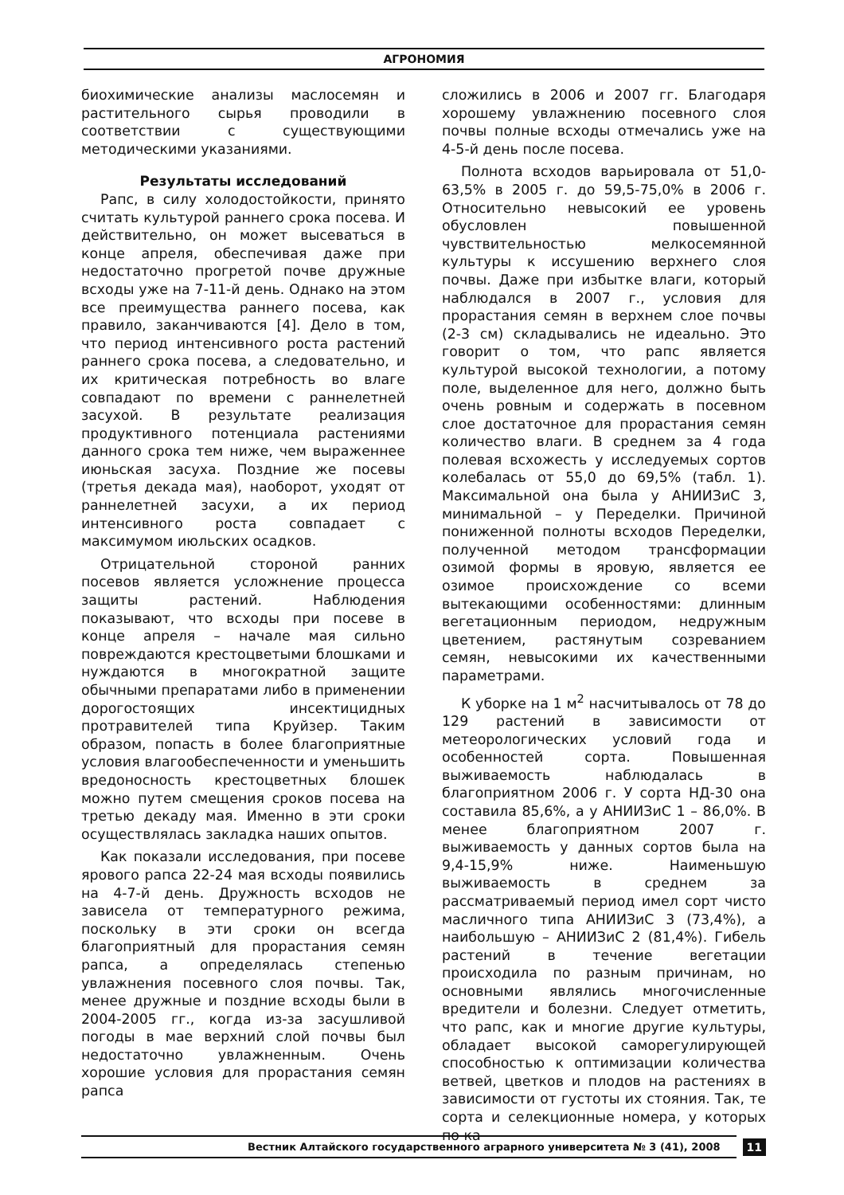АГРОНОМИЯ
биохимические анализы маслосемян и растительного сырья проводили в соответствии с существующими методическими указаниями.
Результаты исследований
Рапс, в силу холодостойкости, принято считать культурой раннего срока посева. И действительно, он может высеваться в конце апреля, обеспечивая даже при недостаточно прогретой почве дружные всходы уже на 7-11-й день. Однако на этом все преимущества раннего посева, как правило, заканчиваются [4]. Дело в том, что период интенсивного роста растений раннего срока посева, а следовательно, и их критическая потребность во влаге совпадают по времени с раннелетней засухой. В результате реализация продуктивного потенциала растениями данного срока тем ниже, чем выраженнее июньская засуха. Поздние же посевы (третья декада мая), наоборот, уходят от раннелетней засухи, а их период интенсивного роста совпадает с максимумом июльских осадков.
Отрицательной стороной ранних посевов является усложнение процесса защиты растений. Наблюдения показывают, что всходы при посеве в конце апреля – начале мая сильно повреждаются крестоцветыми блошками и нуждаются в многократной защите обычными препаратами либо в применении дорогостоящих инсектицидных протравителей типа Круйзер. Таким образом, попасть в более благоприятные условия влагообеспеченности и уменьшить вредоносность крестоцветных блошек можно путем смещения сроков посева на третью декаду мая. Именно в эти сроки осуществлялась закладка наших опытов.
Как показали исследования, при посеве ярового рапса 22-24 мая всходы появились на 4-7-й день. Дружность всходов не зависела от температурного режима, поскольку в эти сроки он всегда благоприятный для прорастания семян рапса, а определялась степенью увлажнения посевного слоя почвы. Так, менее дружные и поздние всходы были в 2004-2005 гг., когда из-за засушливой погоды в мае верхний слой почвы был недостаточно увлажненным. Очень хорошие условия для прорастания семян рапса
сложились в 2006 и 2007 гг. Благодаря хорошему увлажнению посевного слоя почвы полные всходы отмечались уже на 4-5-й день после посева.
Полнота всходов варьировала от 51,0-63,5% в 2005 г. до 59,5-75,0% в 2006 г. Относительно невысокий ее уровень обусловлен повышенной чувствительностью мелкосемянной культуры к иссушению верхнего слоя почвы. Даже при избытке влаги, который наблюдался в 2007 г., условия для прорастания семян в верхнем слое почвы (2-3 см) складывались не идеально. Это говорит о том, что рапс является культурой высокой технологии, а потому поле, выделенное для него, должно быть очень ровным и содержать в посевном слое достаточное для прорастания семян количество влаги. В среднем за 4 года полевая всхожесть у исследуемых сортов колебалась от 55,0 до 69,5% (табл. 1). Максимальной она была у АНИИЗиС 3, минимальной – у Переделки. Причиной пониженной полноты всходов Переделки, полученной методом трансформации озимой формы в яровую, является ее озимое происхождение со всеми вытекающими особенностями: длинным вегетационным периодом, недружным цветением, растянутым созреванием семян, невысокими их качественными параметрами.
К уборке на 1 м<sup>2</sup> насчитывалось от 78 до 129 растений в зависимости от метеорологических условий года и особенностей сорта. Повышенная выживаемость наблюдалась в благоприятном 2006 г. У сорта НД-30 она составила 85,6%, а у АНИИЗиС 1 – 86,0%. В менее благоприятном 2007 г. выживаемость у данных сортов была на 9,4-15,9% ниже. Наименьшую выживаемость в среднем за рассматриваемый период имел сорт чисто масличного типа АНИИЗиС 3 (73,4%), а наибольшую – АНИИЗиС 2 (81,4%). Гибель растений в течение вегетации происходила по разным причинам, но основными являлись многочисленные вредители и болезни. Следует отметить, что рапс, как и многие другие культуры, обладает высокой саморегулирующей способностью к оптимизации количества ветвей, цветков и плодов на растениях в зависимости от густоты их стояния. Так, те сорта и селекционные номера, у которых по ка-
Вестник Алтайского государственного аграрного университета № 3 (41), 2008
11